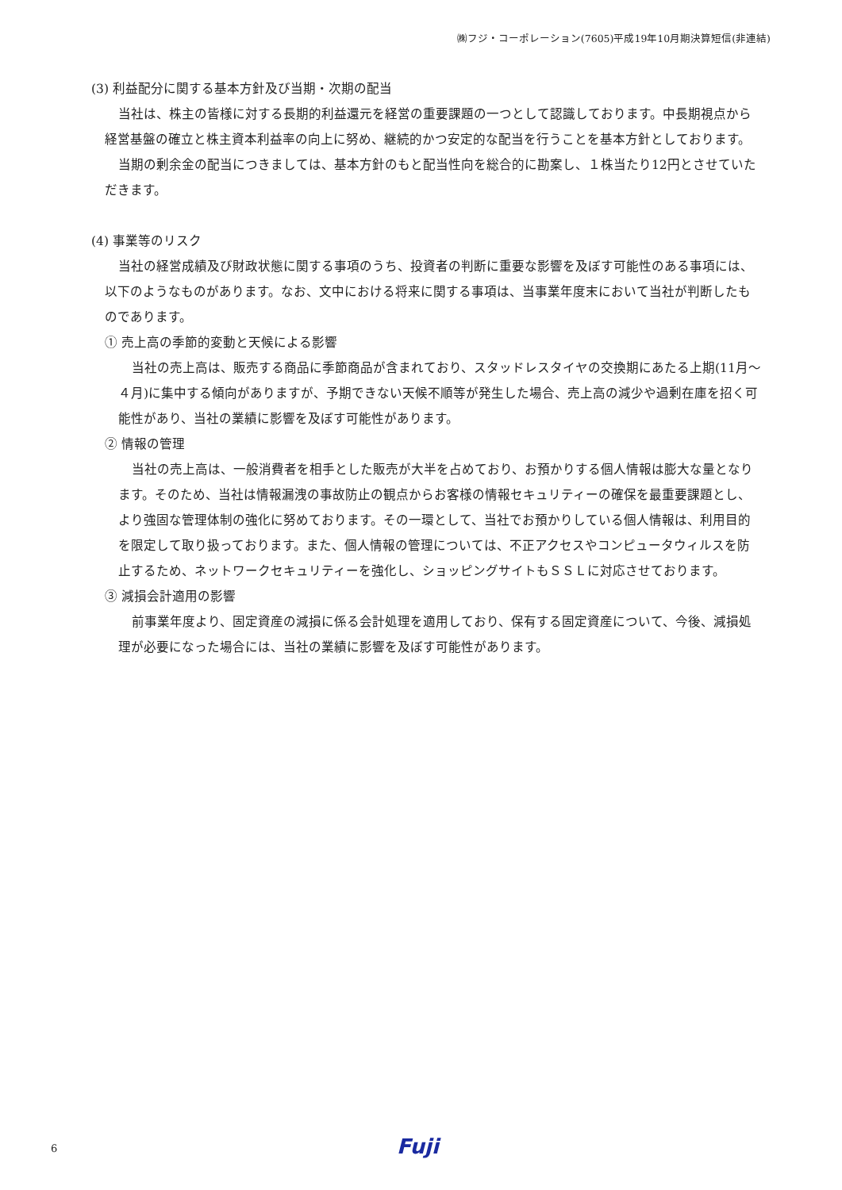㈱フジ・コーポレーション(7605)平成19年10月期決算短信(非連結)
(3) 利益配分に関する基本方針及び当期・次期の配当
当社は、株主の皆様に対する長期的利益還元を経営の重要課題の一つとして認識しております。中長期視点から経営基盤の確立と株主資本利益率の向上に努め、継続的かつ安定的な配当を行うことを基本方針としております。
当期の剰余金の配当につきましては、基本方針のもと配当性向を総合的に勘案し、１株当たり12円とさせていただきます。
(4) 事業等のリスク
当社の経営成績及び財政状態に関する事項のうち、投資者の判断に重要な影響を及ぼす可能性のある事項には、以下のようなものがあります。なお、文中における将来に関する事項は、当事業年度末において当社が判断したものであります。
① 売上高の季節的変動と天候による影響
当社の売上高は、販売する商品に季節商品が含まれており、スタッドレスタイヤの交換期にあたる上期(11月～４月)に集中する傾向がありますが、予期できない天候不順等が発生した場合、売上高の減少や過剰在庫を招く可能性があり、当社の業績に影響を及ぼす可能性があります。
② 情報の管理
当社の売上高は、一般消費者を相手とした販売が大半を占めており、お預かりする個人情報は膨大な量となります。そのため、当社は情報漏洩の事故防止の観点からお客様の情報セキュリティーの確保を最重要課題とし、より強固な管理体制の強化に努めております。その一環として、当社でお預かりしている個人情報は、利用目的を限定して取り扱っております。また、個人情報の管理については、不正アクセスやコンピュータウィルスを防止するため、ネットワークセキュリティーを強化し、ショッピングサイトもＳＳＬに対応させております。
③ 減損会計適用の影響
前事業年度より、固定資産の減損に係る会計処理を適用しており、保有する固定資産について、今後、減損処理が必要になった場合には、当社の業績に影響を及ぼす可能性があります。
6 Fuji